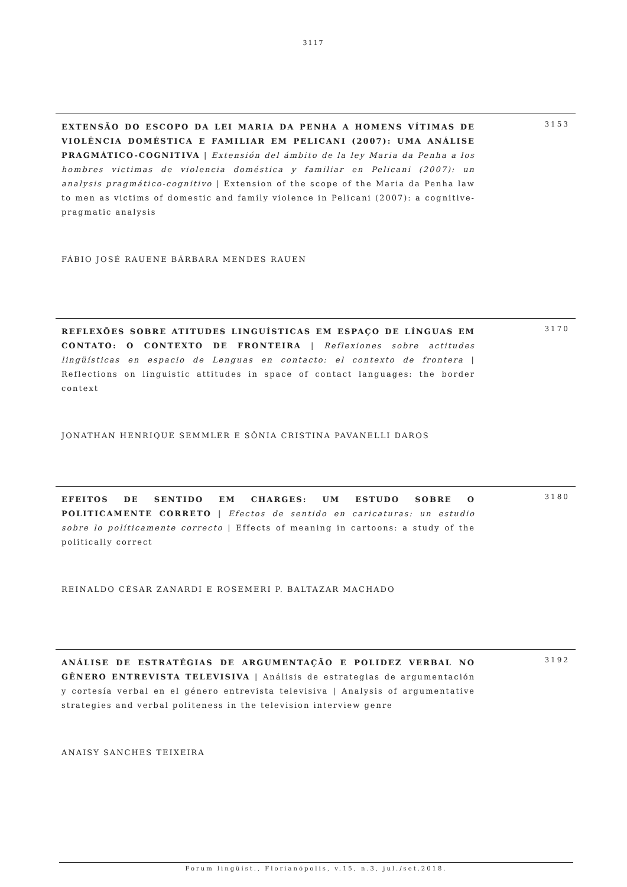3117
EXTENSÃO DO ESCOPO DA LEI MARIA DA PENHA A HOMENS VÍTIMAS DE VIOLÊNCIA DOMÉSTICA E FAMILIAR EM PELICANI (2007): UMA ANÁLISE PRAGMÁTICO-COGNITIVA | Extensión del ámbito de la ley Maria da Penha a los hombres victimas de violencia doméstica y familiar en Pelicani (2007): un analysis pragmático-cognitivo | Extension of the scope of the Maria da Penha law to men as victims of domestic and family violence in Pelicani (2007): a cognitive-pragmatic analysis
3153
FÁBIO JOSÉ RAUENE BÁRBARA MENDES RAUEN
REFLEXÕES SOBRE ATITUDES LINGUÍSTICAS EM ESPAÇO DE LÍNGUAS EM CONTATO: O CONTEXTO DE FRONTEIRA | Reflexiones sobre actitudes lingüísticas en espacio de Lenguas en contacto: el contexto de frontera | Reflections on linguistic attitudes in space of contact languages: the border context
3170
JONATHAN HENRIQUE SEMMLER E SÔNIA CRISTINA PAVANELLI DAROS
EFEITOS DE SENTIDO EM CHARGES: UM ESTUDO SOBRE O POLITICAMENTE CORRETO | Efectos de sentido en caricaturas: un estudio sobre lo políticamente correcto | Effects of meaning in cartoons: a study of the politically correct
3180
REINALDO CÉSAR ZANARDI E ROSEMERI P. BALTAZAR MACHADO
ANÁLISE DE ESTRATÉGIAS DE ARGUMENTAÇÃO E POLIDEZ VERBAL NO GÊNERO ENTREVISTA TELEVISIVA | Análisis de estrategias de argumentación y cortesía verbal en el género entrevista televisiva | Analysis of argumentative strategies and verbal politeness in the television interview genre
3192
ANAISY SANCHES TEIXEIRA
Forum lingüíst., Florianópolis, v.15, n.3, jul./set.2018.